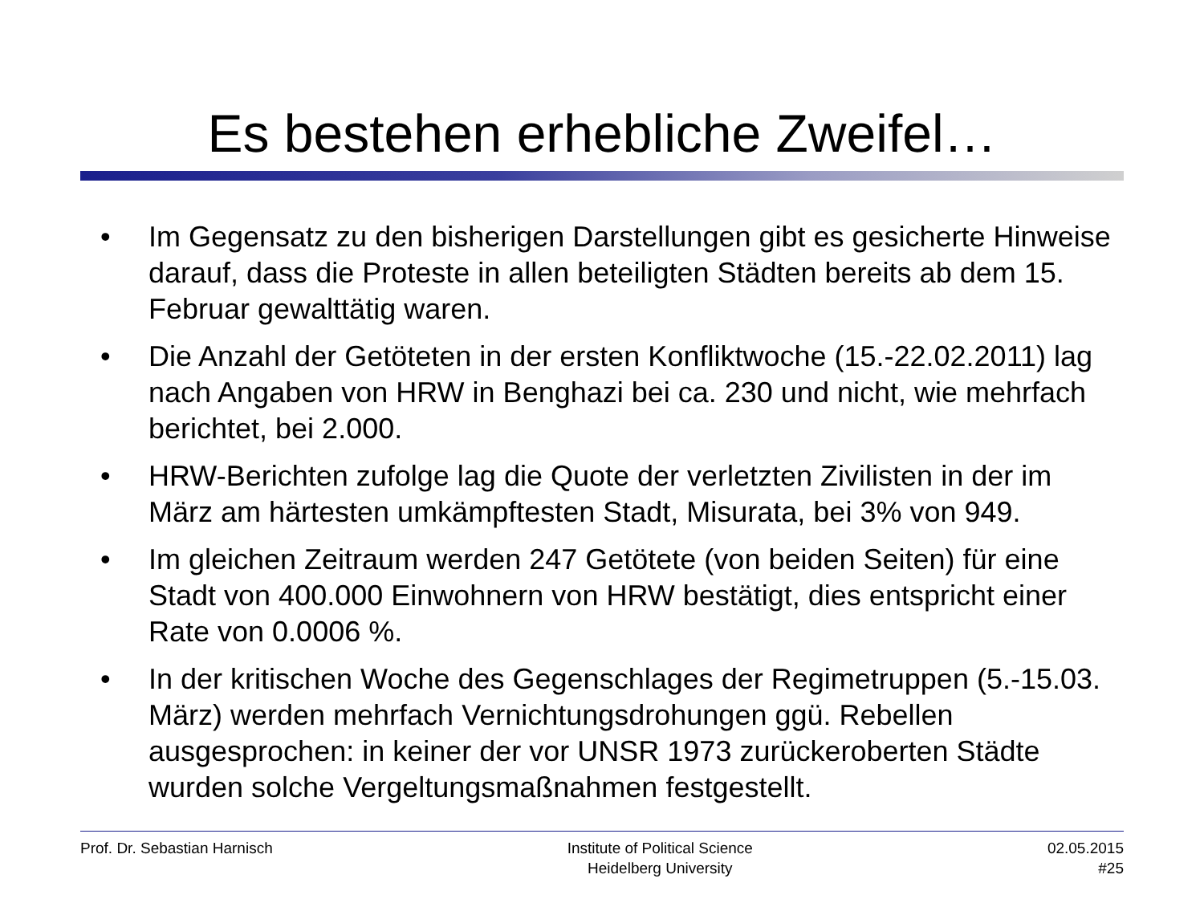Es bestehen erhebliche Zweifel…
• Im Gegensatz zu den bisherigen Darstellungen gibt es gesicherte Hinweise darauf, dass die Proteste in allen beteiligten Städten bereits ab dem 15. Februar gewalttätig waren.
• Die Anzahl der Getöteten in der ersten Konfliktwoche (15.-22.02.2011) lag nach Angaben von HRW in Benghazi bei ca. 230 und nicht, wie mehrfach berichtet, bei 2.000.
• HRW-Berichten zufolge lag die Quote der verletzten Zivilisten in der im März am härtesten umkämpftesten Stadt, Misurata, bei 3% von 949.
• Im gleichen Zeitraum werden 247 Getötete (von beiden Seiten) für eine Stadt von 400.000 Einwohnern von HRW bestätigt, dies entspricht einer Rate von 0.0006 %.
• In der kritischen Woche des Gegenschlages der Regimetruppen (5.-15.03. März) werden mehrfach Vernichtungsdrohungen ggü. Rebellen ausgesprochen: in keiner der vor UNSR 1973 zurückeroberten Städte wurden solche Vergeltungsmaßnahmen festgestellt.
Prof. Dr. Sebastian Harnisch Institute of Political Science
Heidelberg University
02.05.2015
#25